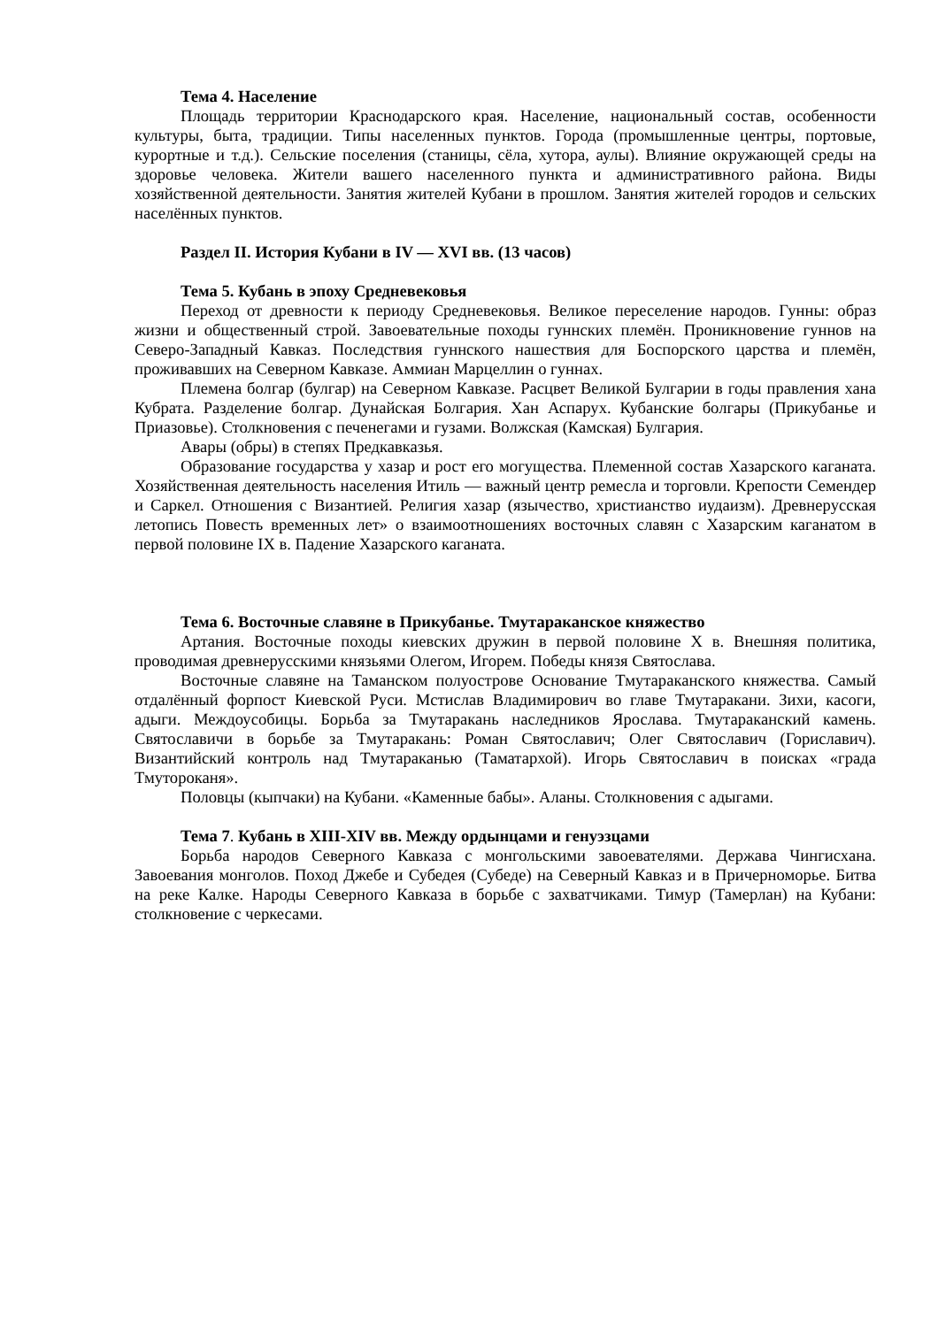Тема 4. Население
Площадь территории Краснодарского края. Население, национальный состав, особенности культуры, быта, традиции. Типы населенных пунктов. Города (промышленные центры, портовые, курортные и т.д.). Сельские поселения (станицы, сёла, хутора, аулы). Влияние окружающей среды на здоровье человека. Жители вашего населенного пункта и административного района. Виды хозяйственной деятельности. Занятия жителей Кубани в прошлом. Занятия жителей городов и сельских населённых пунктов.
Раздел II. История Кубани в IV — XVI вв. (13 часов)
Тема 5. Кубань в эпоху Средневековья
Переход от древности к периоду Средневековья. Великое переселение народов. Гунны: образ жизни и общественный строй. Завоевательные походы гуннских племён. Проникновение гуннов на Северо-Западный Кавказ. Последствия гуннского нашествия для Боспорского царства и племён, проживавших на Северном Кавказе. Аммиан Марцеллин о гуннах.
Племена болгар (булгар) на Северном Кавказе. Расцвет Великой Булгарии в годы правления хана Кубрата. Разделение болгар. Дунайская Болгария. Хан Аспарух. Кубанские болгары (Прикубанье и Приазовье). Столкновения с печенегами и гузами. Волжская (Камская) Булгария.
Авары (обры) в степях Предкавказья.
Образование государства у хазар и рост его могущества. Племенной состав Хазарского каганата. Хозяйственная деятельность населения Итиль — важный центр ремесла и торговли. Крепости Семендер и Саркел. Отношения с Византией. Религия хазар (язычество, христианство иудаизм). Древнерусская летопись Повесть временных лет» о взаимоотношениях восточных славян с Хазарским каганатом в первой половине IX в. Падение Хазарского каганата.
Тема 6. Восточные славяне в Прикубанье. Тмутараканское княжество
Артания. Восточные походы киевских дружин в первой половине X в. Внешняя политика, проводимая древнерусскими князьями Олегом, Игорем. Победы князя Святослава.
Восточные славяне на Таманском полуострове Основание Тмутараканского княжества. Самый отдалённый форпост Киевской Руси. Мстислав Владимирович во главе Тмутаракани. Зихи, касоги, адыги. Междоусобицы. Борьба за Тмутаракань наследников Ярослава. Тмутараканский камень. Святославичи в борьбе за Тмутаракань: Роман Святославич; Олег Святославич (Гориславич). Византийский контроль над Тмутараканью (Таматархой). Игорь Святославич в поисках «града Тмутороканя».
Половцы (кыпчаки) на Кубани. «Каменные бабы». Аланы. Столкновения с адыгами.
Тема 7. Кубань в XIII-XIV вв. Между ордынцами и генуэзцами
Борьба народов Северного Кавказа с монгольскими завоевателями. Держава Чингисхана. Завоевания монголов. Поход Джебе и Субедея (Субеде) на Северный Кавказ и в Причерноморье. Битва на реке Калке. Народы Северного Кавказа в борьбе с захватчиками. Тимур (Тамерлан) на Кубани: столкновение с черкесами.